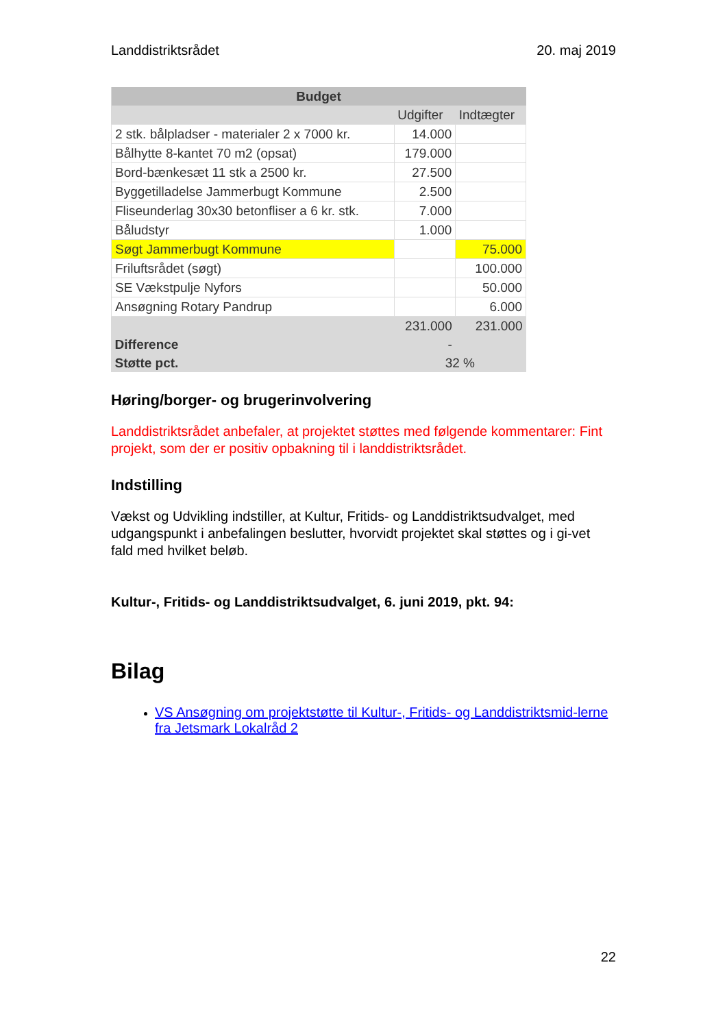Landdistriktsrådet 20. maj 2019
| Budget | | |
| --- | --- | --- |
| | Udgifter | Indtægter |
| 2 stk. bålpladser - materialer 2 x 7000 kr. | 14.000 | |
| Bålhytte 8-kantet 70 m2 (opsat) | 179.000 | |
| Bord-bænkesæt 11 stk a 2500 kr. | 27.500 | |
| Byggetilladelse Jammerbugt Kommune | 2.500 | |
| Fliseunderlag 30x30 betonfliser a 6 kr. stk. | 7.000 | |
| Båludstyr | 1.000 | |
| Søgt Jammerbugt Kommune | | 75.000 |
| Friluftsrådet (søgt) | | 100.000 |
| SE Vækstpulje Nyfors | | 50.000 |
| Ansøgning Rotary Pandrup | | 6.000 |
| | 231.000 | 231.000 |
| Difference | - | |
| Støtte pct. | 32 % | |
Høring/borger- og brugerinvolvering
Landdistriktsrådet anbefaler, at projektet støttes med følgende kommentarer: Fint projekt, som der er positiv opbakning til i landdistriktsrådet.
Indstilling
Vækst og Udvikling indstiller, at Kultur, Fritids- og Landdistriktsudvalget, med udgangspunkt i anbefalingen beslutter, hvorvidt projektet skal støttes og i gi-vet fald med hvilket beløb.
Kultur-, Fritids- og Landdistriktsudvalget, 6. juni 2019, pkt. 94:
Bilag
VS Ansøgning om projektstøtte til Kultur-, Fritids- og Landdistriktsmid-lerne fra Jetsmark Lokalråd 2
22